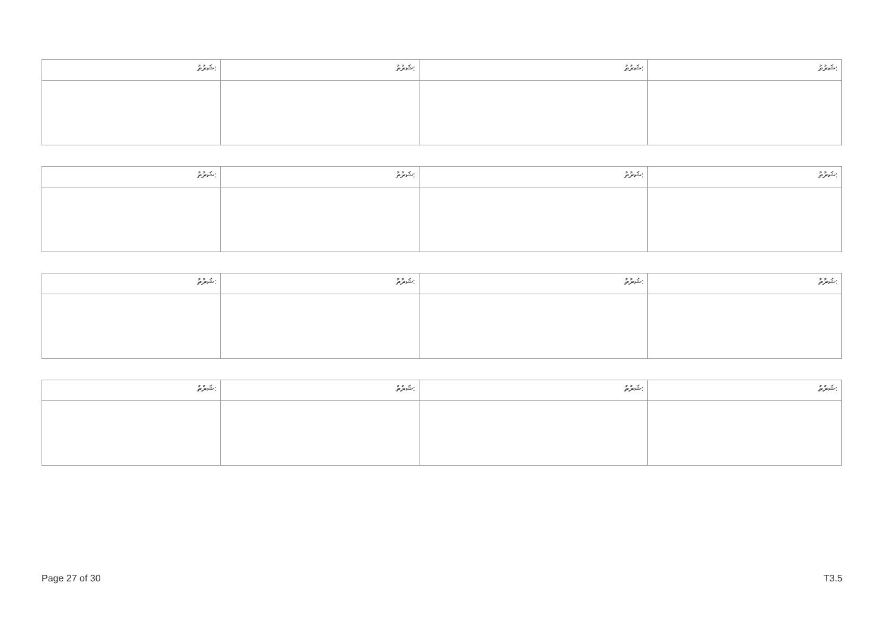| ޝަރުތު: | ޝަރުތު: | ޝަރުތު: | ޝަރުތު: |
| ޝަރުތު: | ޝަރުތު: | ޝަރުތު: | ޝަރުތު: |
| ޝަރުތު: | ޝަރުތު: | ޝަރުތު: | ޝަރުތު: |
| ޝަރުތު: | ޝަރުތު: | ޝަރުތު: | ޝަރުތު: |
Page 27 of 30 T3.5